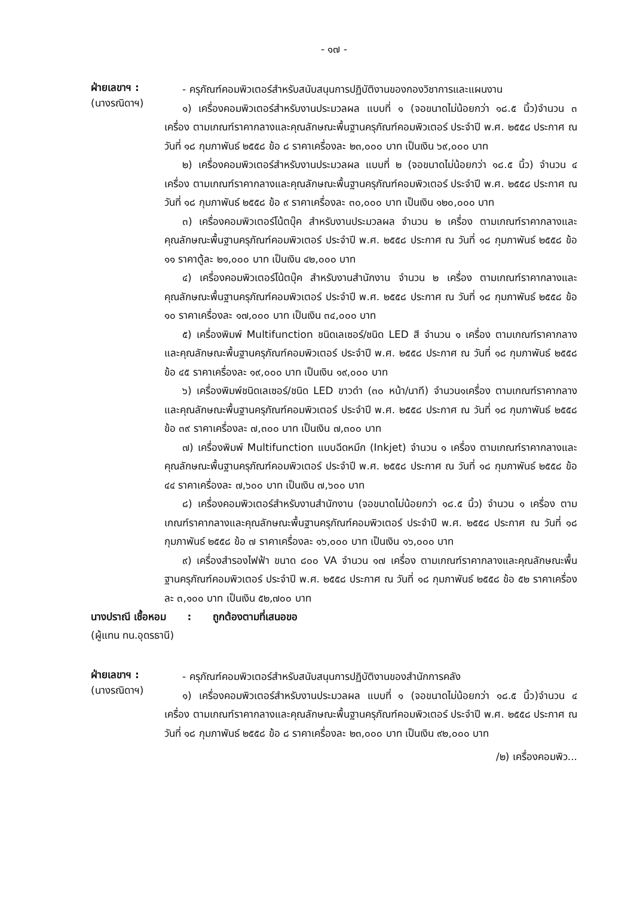- ๑๗ -
ฝ่ายเลขาฯ :
(นางรณิดาฯ)
- ครุภัณฑ์คอมพิวเตอร์สำหรับสนับสนุนการปฏิบัติงานของกองวิชาการและแผนงาน
๑) เครื่องคอมพิวเตอร์สำหรับงานประมวลผล แบบที่ ๑ (จอขนาดไม่น้อยกว่า ๑๘.๕ นิ้ว)จำนวน ๓ เครื่อง ตามเกณฑ์ราคากลางและคุณลักษณะพื้นฐานครุภัณฑ์คอมพิวเตอร์ ประจำปี พ.ศ. ๒๕๕๘ ประกาศ ณ วันที่ ๑๘ กุมภาพันธ์ ๒๕๕๘ ข้อ ๘ ราคาเครื่องละ ๒๓,๐๐๐ บาท เป็นเงิน ๖๙,๐๐๐ บาท
๒) เครื่องคอมพิวเตอร์สำหรับงานประมวลผล แบบที่ ๒ (จอขนาดไม่น้อยกว่า ๑๘.๕ นิ้ว) จำนวน ๔ เครื่อง ตามเกณฑ์ราคากลางและคุณลักษณะพื้นฐานครุภัณฑ์คอมพิวเตอร์ ประจำปี พ.ศ. ๒๕๕๘ ประกาศ ณ วันที่ ๑๘ กุมภาพันธ์ ๒๕๕๘ ข้อ ๙ ราคาเครื่องละ ๓๐,๐๐๐ บาท เป็นเงิน ๑๒๐,๐๐๐ บาท
๓) เครื่องคอมพิวเตอร์โน้ตบุ๊ค สำหรับงานประมวลผล จำนวน ๒ เครื่อง ตามเกณฑ์ราคากลางและคุณลักษณะพื้นฐานครุภัณฑ์คอมพิวเตอร์ ประจำปี พ.ศ. ๒๕๕๘ ประกาศ ณ วันที่ ๑๘ กุมภาพันธ์ ๒๕๕๘ ข้อ ๑๑ ราคาตู้ละ ๒๑,๐๐๐ บาท เป็นเงิน ๔๒,๐๐๐ บาท
๔) เครื่องคอมพิวเตอร์โน้ตบุ๊ค สำหรับงานสำนักงาน จำนวน ๒ เครื่อง ตามเกณฑ์ราคากลางและคุณลักษณะพื้นฐานครุภัณฑ์คอมพิวเตอร์ ประจำปี พ.ศ. ๒๕๕๘ ประกาศ ณ วันที่ ๑๘ กุมภาพันธ์ ๒๕๕๘ ข้อ ๑๐ ราคาเครื่องละ ๑๗,๐๐๐ บาท เป็นเงิน ๓๔,๐๐๐ บาท
๕) เครื่องพิมพ์ Multifunction ชนิดเลเซอร์/ชนิด LED สี จำนวน ๑ เครื่อง ตามเกณฑ์ราคากลางและคุณลักษณะพื้นฐานครุภัณฑ์คอมพิวเตอร์ ประจำปี พ.ศ. ๒๕๕๘ ประกาศ ณ วันที่ ๑๘ กุมภาพันธ์ ๒๕๕๘ ข้อ ๔๕ ราคาเครื่องละ ๑๙,๐๐๐ บาท เป็นเงิน ๑๙,๐๐๐ บาท
๖) เครื่องพิมพ์ชนิดเลเซอร์/ชนิด LED ขาวดำ (๓๐ หน้า/นาที) จำนวน๑เครื่อง ตามเกณฑ์ราคากลางและคุณลักษณะพื้นฐานครุภัณฑ์คอมพิวเตอร์ ประจำปี พ.ศ. ๒๕๕๘ ประกาศ ณ วันที่ ๑๘ กุมภาพันธ์ ๒๕๕๘ ข้อ ๓๙ ราคาเครื่องละ ๗,๓๐๐ บาท เป็นเงิน ๗,๓๐๐ บาท
๗) เครื่องพิมพ์ Multifunction แบบฉีดหมึก (Inkjet) จำนวน ๑ เครื่อง ตามเกณฑ์ราคากลางและคุณลักษณะพื้นฐานครุภัณฑ์คอมพิวเตอร์ ประจำปี พ.ศ. ๒๕๕๘ ประกาศ ณ วันที่ ๑๘ กุมภาพันธ์ ๒๕๕๘ ข้อ ๔๔ ราคาเครื่องละ ๗,๖๐๐ บาท เป็นเงิน ๗,๖๐๐ บาท
๘) เครื่องคอมพิวเตอร์สำหรับงานสำนักงาน (จอขนาดไม่น้อยกว่า ๑๘.๕ นิ้ว) จำนวน ๑ เครื่อง ตามเกณฑ์ราคากลางและคุณลักษณะพื้นฐานครุภัณฑ์คอมพิวเตอร์ ประจำปี พ.ศ. ๒๕๕๘ ประกาศ ณ วันที่ ๑๘ กุมภาพันธ์ ๒๕๕๘ ข้อ ๗ ราคาเครื่องละ ๑๖,๐๐๐ บาท เป็นเงิน ๑๖,๐๐๐ บาท
๙) เครื่องสำรองไฟฟ้า ขนาด ๘๐๐ VA จำนวน ๑๗ เครื่อง ตามเกณฑ์ราคากลางและคุณลักษณะพื้นฐานครุภัณฑ์คอมพิวเตอร์ ประจำปี พ.ศ. ๒๕๕๘ ประกาศ ณ วันที่ ๑๘ กุมภาพันธ์ ๒๕๕๘ ข้อ ๕๒ ราคาเครื่องละ ๓,๑๐๐ บาท เป็นเงิน ๕๒,๗๐๐ บาท
นางปราณี เชื้อหอม : ถูกต้องตามที่เสนอขอ
(ผู้แทน ทน.อุดรธานี)
ฝ่ายเลขาฯ :
(นางรณิดาฯ)
- ครุภัณฑ์คอมพิวเตอร์สำหรับสนับสนุนการปฏิบัติงานของสำนักการคลัง
๑) เครื่องคอมพิวเตอร์สำหรับงานประมวลผล แบบที่ ๑ (จอขนาดไม่น้อยกว่า ๑๘.๕ นิ้ว)จำนวน ๔ เครื่อง ตามเกณฑ์ราคากลางและคุณลักษณะพื้นฐานครุภัณฑ์คอมพิวเตอร์ ประจำปี พ.ศ. ๒๕๕๘ ประกาศ ณ วันที่ ๑๘ กุมภาพันธ์ ๒๕๕๘ ข้อ ๘ ราคาเครื่องละ ๒๓,๐๐๐ บาท เป็นเงิน ๙๒,๐๐๐ บาท
/๒) เครื่องคอมพิว...